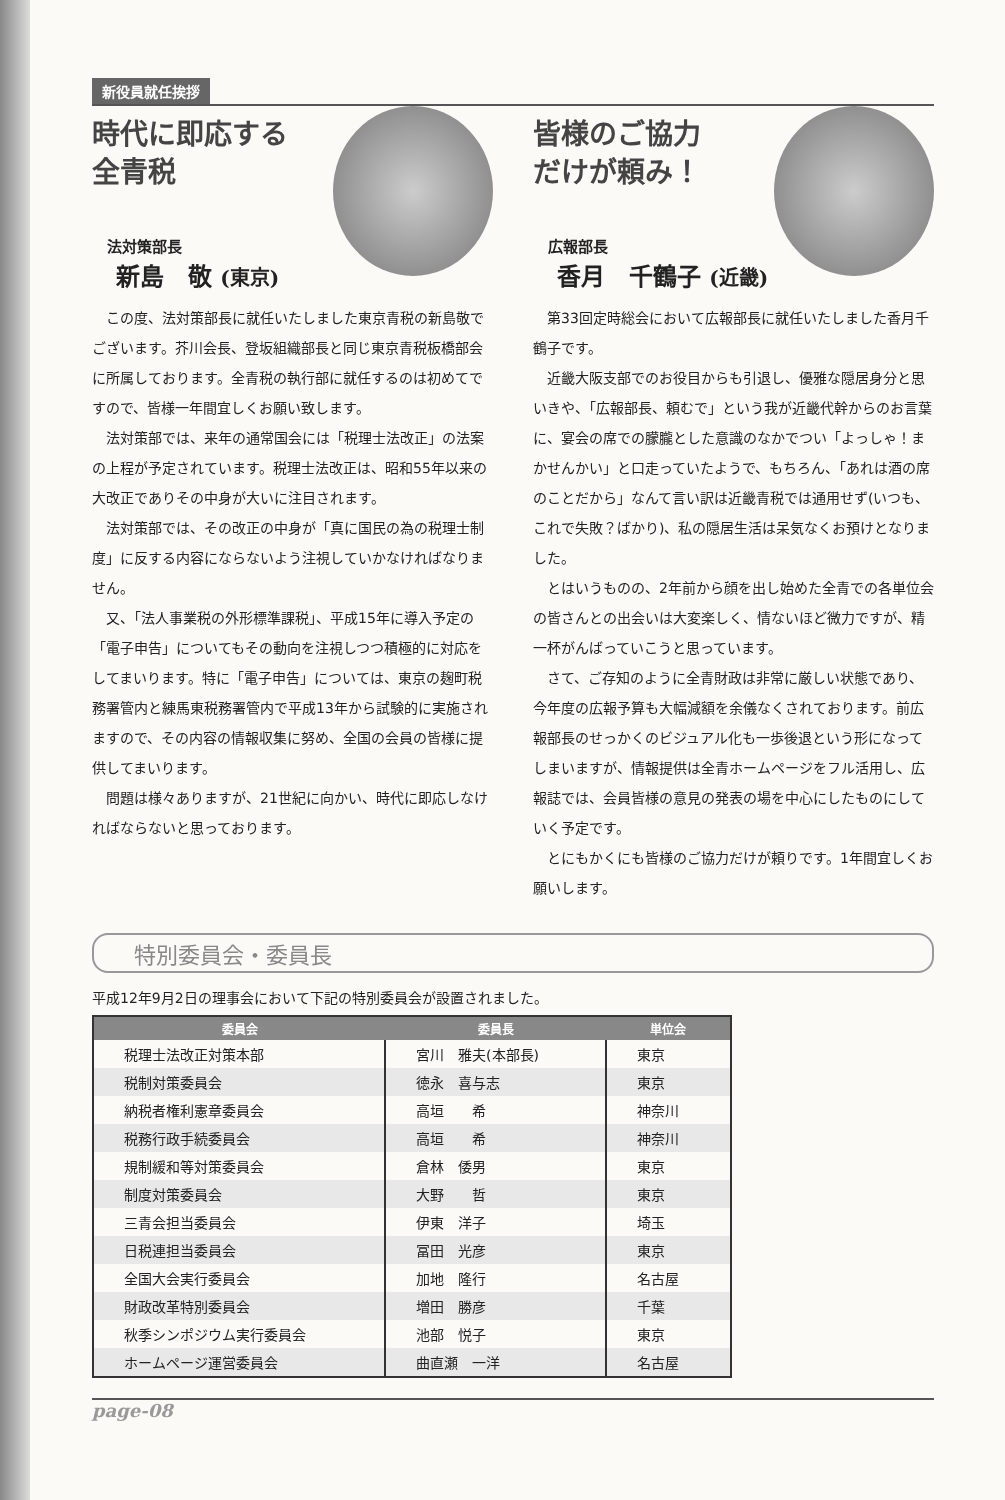新役員就任挨拶
時代に即応する
全青税
法対策部長
新島　敬 (東京)
この度、法対策部長に就任いたしました東京青税の新島敬でございます。芥川会長、登坂組織部長と同じ東京青税板橋部会に所属しております。全青税の執行部に就任するのは初めてですので、皆様一年間宜しくお願い致します。
法対策部では、来年の通常国会には「税理士法改正」の法案の上程が予定されています。税理士法改正は、昭和55年以来の大改正でありその中身が大いに注目されます。
法対策部では、その改正の中身が「真に国民の為の税理士制度」に反する内容にならないよう注視していかなければなりません。
又、「法人事業税の外形標準課税」、平成15年に導入予定の「電子申告」についてもその動向を注視しつつ積極的に対応をしてまいります。特に「電子申告」については、東京の麹町税務署管内と練馬東税務署管内で平成13年から試験的に実施されますので、その内容の情報収集に努め、全国の会員の皆様に提供してまいります。
問題は様々ありますが、21世紀に向かい、時代に即応しなければならないと思っております。
Takashi Niijima
皆様のご協力
だけが頼み！
広報部長
香月　千鶴子 (近畿)
第33回定時総会において広報部長に就任いたしました香月千鶴子です。
近畿大阪支部でのお役目からも引退し、優雅な隠居身分と思いきや、「広報部長、頼むで」という我が近畿代幹からのお言葉に、宴会の席での朦朧とした意識のなかでつい「よっしゃ！まかせんかい」と口走っていたようで、もちろん、「あれは酒の席のことだから」なんて言い訳は近畿青税では通用せず(いつも、これで失敗？ばかり)、私の隠居生活は呆気なくお預けとなりました。
とはいうものの、2年前から顔を出し始めた全青での各単位会の皆さんとの出会いは大変楽しく、情ないほど微力ですが、精一杯がんばっていこうと思っています。
さて、ご存知のように全青財政は非常に厳しい状態であり、今年度の広報予算も大幅減額を余儀なくされております。前広報部長のせっかくのビジュアル化も一歩後退という形になってしまいますが、情報提供は全青ホームページをフル活用し、広報誌では、会員皆様の意見の発表の場を中心にしたものにしていく予定です。
とにもかくにも皆様のご協力だけが頼りです。1年間宜しくお願いします。
特別委員会・委員長
平成12年9月2日の理事会において下記の特別委員会が設置されました。
| 委員会 | 委員長 | 単位会 |
| --- | --- | --- |
| 税理士法改正対策本部 | 宮川 雅夫(本部長) | 東京 |
| 税制対策委員会 | 徳永 喜与志 | 東京 |
| 納税者権利憲章委員会 | 高垣 希 | 神奈川 |
| 税務行政手続委員会 | 高垣 希 | 神奈川 |
| 規制緩和等対策委員会 | 倉林 倭男 | 東京 |
| 制度対策委員会 | 大野 哲 | 東京 |
| 三青会担当委員会 | 伊東 洋子 | 埼玉 |
| 日税連担当委員会 | 冨田 光彦 | 東京 |
| 全国大会実行委員会 | 加地 隆行 | 名古屋 |
| 財政改革特別委員会 | 増田 勝彦 | 千葉 |
| 秋季シンポジウム実行委員会 | 池部 悦子 | 東京 |
| ホームページ運営委員会 | 曲直瀬 一洋 | 名古屋 |
page-08